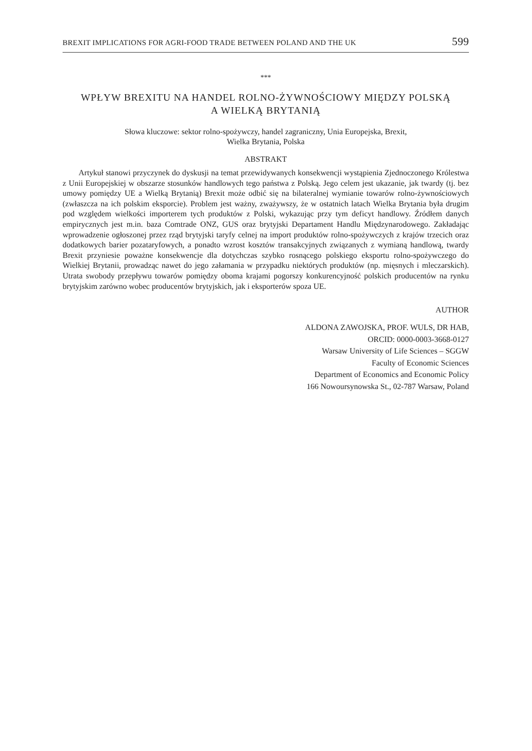BREXIT IMPLICATIONS FOR AGRI-FOOD TRADE BETWEEN POLAND AND THE UK 599
***
WPŁYW BREXITU NA HANDEL ROLNO-ŻYWNOŚCIOWY MIĘDZY POLSKĄ
A WIELKĄ BRYTANIĄ
Słowa kluczowe: sektor rolno-spożywczy, handel zagraniczny, Unia Europejska, Brexit,
Wielka Brytania, Polska
ABSTRAKT
Artykuł stanowi przyczynek do dyskusji na temat przewidywanych konsekwencji wystąpienia Zjednoczonego Królestwa z Unii Europejskiej w obszarze stosunków handlowych tego państwa z Polską. Jego celem jest ukazanie, jak twardy (tj. bez umowy pomiędzy UE a Wielką Brytanią) Brexit może odbić się na bilateralnej wymianie towarów rolno-żywnościowych (zwłaszcza na ich polskim eksporcie). Problem jest ważny, zważywszy, że w ostatnich latach Wielka Brytania była drugim pod względem wielkości importerem tych produktów z Polski, wykazując przy tym deficyt handlowy. Źródłem danych empirycznych jest m.in. baza Comtrade ONZ, GUS oraz brytyjski Departament Handlu Międzynarodowego. Zakładając wprowadzenie ogłoszonej przez rząd brytyjski taryfy celnej na import produktów rolno-spożywczych z krajów trzecich oraz dodatkowych barier pozataryfowych, a ponadto wzrost kosztów transakcyjnych związanych z wymianą handlową, twardy Brexit przyniesie poważne konsekwencje dla dotychczas szybko rosnącego polskiego eksportu rolno-spożywczego do Wielkiej Brytanii, prowadząc nawet do jego załamania w przypadku niektórych produktów (np. mięsnych i mleczarskich). Utrata swobody przepływu towarów pomiędzy oboma krajami pogorszy konkurencyjność polskich producentów na rynku brytyjskim zarówno wobec producentów brytyjskich, jak i eksporterów spoza UE.
AUTHOR
ALDONA ZAWOJSKA, PROF. WULS, DR HAB,
ORCID: 0000-0003-3668-0127
Warsaw University of Life Sciences – SGGW
Faculty of Economic Sciences
Department of Economics and Economic Policy
166 Nowoursynowska St., 02-787 Warsaw, Poland